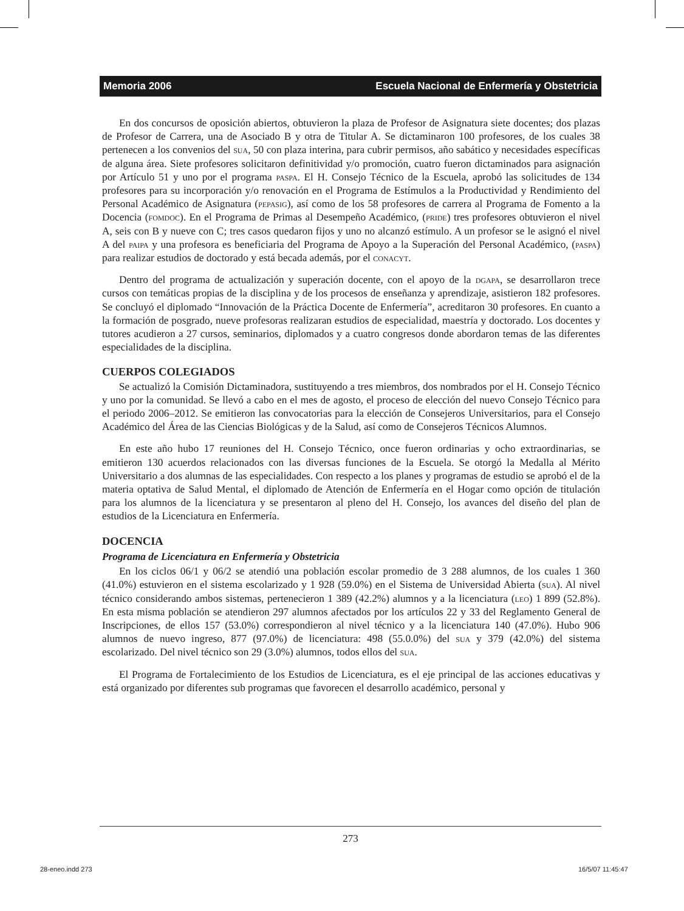Memoria 2006 Escuela Nacional de Enfermería y Obstetricia
En dos concursos de oposición abiertos, obtuvieron la plaza de Profesor de Asignatura siete docentes; dos plazas de Profesor de Carrera, una de Asociado B y otra de Titular A. Se dictaminaron 100 profesores, de los cuales 38 pertenecen a los convenios del sua, 50 con plaza interina, para cubrir permisos, año sabático y necesidades específicas de alguna área. Siete profesores solicitaron definitividad y/o promoción, cuatro fueron dictaminados para asignación por Artículo 51 y uno por el programa paspa. El H. Consejo Técnico de la Escuela, aprobó las solicitudes de 134 profesores para su incorporación y/o renovación en el Programa de Estímulos a la Productividad y Rendimiento del Personal Académico de Asignatura (pepasig), así como de los 58 profesores de carrera al Programa de Fomento a la Docencia (fomdoc). En el Programa de Primas al Desempeño Académico, (pride) tres profesores obtuvieron el nivel A, seis con B y nueve con C; tres casos quedaron fijos y uno no alcanzó estímulo. A un profesor se le asignó el nivel A del paipa y una profesora es beneficiaria del Programa de Apoyo a la Superación del Personal Académico, (paspa) para realizar estudios de doctorado y está becada además, por el conacyt.
Dentro del programa de actualización y superación docente, con el apoyo de la dgapa, se desarrollaron trece cursos con temáticas propias de la disciplina y de los procesos de enseñanza y aprendizaje, asistieron 182 profesores. Se concluyó el diplomado “Innovación de la Práctica Docente de Enfermería”, acreditaron 30 profesores. En cuanto a la formación de posgrado, nueve profesoras realizaran estudios de especialidad, maestría y doctorado. Los docentes y tutores acudieron a 27 cursos, seminarios, diplomados y a cuatro congresos donde abordaron temas de las diferentes especialidades de la disciplina.
CUERPOS COLEGIADOS
Se actualizó la Comisión Dictaminadora, sustituyendo a tres miembros, dos nombrados por el H. Consejo Técnico y uno por la comunidad. Se llevó a cabo en el mes de agosto, el proceso de elección del nuevo Consejo Técnico para el periodo 2006–2012. Se emitieron las convocatorias para la elección de Consejeros Universitarios, para el Consejo Académico del Área de las Ciencias Biológicas y de la Salud, así como de Consejeros Técnicos Alumnos.
En este año hubo 17 reuniones del H. Consejo Técnico, once fueron ordinarias y ocho extraordinarias, se emitieron 130 acuerdos relacionados con las diversas funciones de la Escuela. Se otorgó la Medalla al Mérito Universitario a dos alumnas de las especialidades. Con respecto a los planes y programas de estudio se aprobó el de la materia optativa de Salud Mental, el diplomado de Atención de Enfermería en el Hogar como opción de titulación para los alumnos de la licenciatura y se presentaron al pleno del H. Consejo, los avances del diseño del plan de estudios de la Licenciatura en Enfermería.
DOCENCIA
Programa de Licenciatura en Enfermería y Obstetricia
En los ciclos 06/1 y 06/2 se atendió una población escolar promedio de 3 288 alumnos, de los cuales 1 360 (41.0%) estuvieron en el sistema escolarizado y 1 928 (59.0%) en el Sistema de Universidad Abierta (sua). Al nivel técnico considerando ambos sistemas, pertenecieron 1 389 (42.2%) alumnos y a la licenciatura (leo) 1 899 (52.8%). En esta misma población se atendieron 297 alumnos afectados por los artículos 22 y 33 del Reglamento General de Inscripciones, de ellos 157 (53.0%) correspondieron al nivel técnico y a la licenciatura 140 (47.0%). Hubo 906 alumnos de nuevo ingreso, 877 (97.0%) de licenciatura: 498 (55.0.0%) del sua y 379 (42.0%) del sistema escolarizado. Del nivel técnico son 29 (3.0%) alumnos, todos ellos del sua.
El Programa de Fortalecimiento de los Estudios de Licenciatura, es el eje principal de las acciones educativas y está organizado por diferentes sub programas que favorecen el desarrollo académico, personal y
273
28-eneo.indd 273 16/5/07 11:45:47